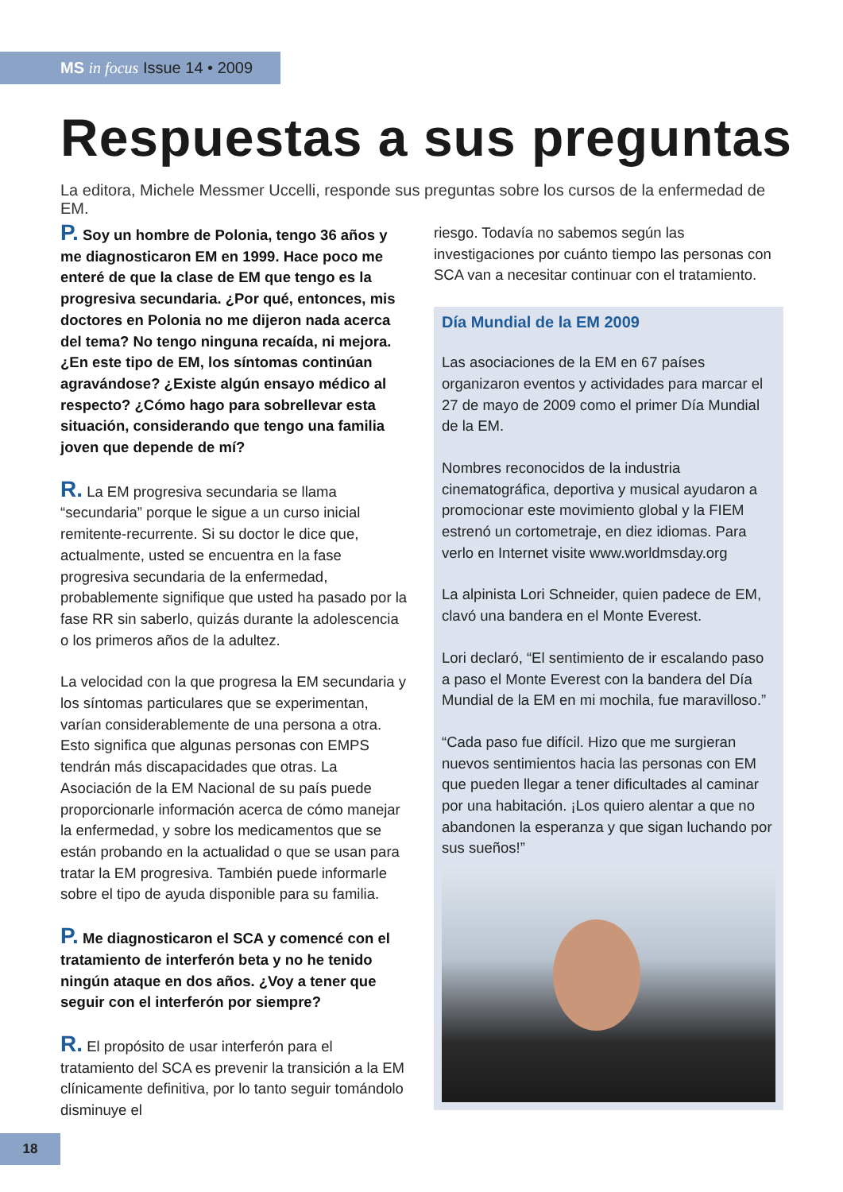MS in focus Issue 14 • 2009
Respuestas a sus preguntas
La editora, Michele Messmer Uccelli, responde sus preguntas sobre los cursos de la enfermedad de EM.
P. Soy un hombre de Polonia, tengo 36 años y me diagnosticaron EM en 1999. Hace poco me enteré de que la clase de EM que tengo es la progresiva secundaria. ¿Por qué, entonces, mis doctores en Polonia no me dijeron nada acerca del tema? No tengo ninguna recaída, ni mejora. ¿En este tipo de EM, los síntomas continúan agravándose? ¿Existe algún ensayo médico al respecto? ¿Cómo hago para sobrellevar esta situación, considerando que tengo una familia joven que depende de mí?
R. La EM progresiva secundaria se llama “secundaria” porque le sigue a un curso inicial remitente-recurrente. Si su doctor le dice que, actualmente, usted se encuentra en la fase progresiva secundaria de la enfermedad, probablemente signifique que usted ha pasado por la fase RR sin saberlo, quizás durante la adolescencia o los primeros años de la adultez.
La velocidad con la que progresa la EM secundaria y los síntomas particulares que se experimentan, varían considerablemente de una persona a otra. Esto significa que algunas personas con EMPS tendrán más discapacidades que otras. La Asociación de la EM Nacional de su país puede proporcionarle información acerca de cómo manejar la enfermedad, y sobre los medicamentos que se están probando en la actualidad o que se usan para tratar la EM progresiva. También puede informarle sobre el tipo de ayuda disponible para su familia.
P. Me diagnosticaron el SCA y comencé con el tratamiento de interferón beta y no he tenido ningún ataque en dos años. ¿Voy a tener que seguir con el interferón por siempre?
R. El propósito de usar interferón para el tratamiento del SCA es prevenir la transición a la EM clínicamente definitiva, por lo tanto seguir tomándolo disminuye el
riesgo. Todavía no sabemos según las investigaciones por cuánto tiempo las personas con SCA van a necesitar continuar con el tratamiento.
Día Mundial de la EM 2009
Las asociaciones de la EM en 67 países organizaron eventos y actividades para marcar el 27 de mayo de 2009 como el primer Día Mundial de la EM.
Nombres reconocidos de la industria cinematográfica, deportiva y musical ayudaron a promocionar este movimiento global y la FIEM estrenó un cortometraje, en diez idiomas. Para verlo en Internet visite www.worldmsday.org
La alpinista Lori Schneider, quien padece de EM, clavó una bandera en el Monte Everest.
Lori declaró, “El sentimiento de ir escalando paso a paso el Monte Everest con la bandera del Día Mundial de la EM en mi mochila, fue maravilloso.”
“Cada paso fue difícil. Hizo que me surgieran nuevos sentimientos hacia las personas con EM que pueden llegar a tener dificultades al caminar por una habitación. ¡Los quiero alentar a que no abandonen la esperanza y que sigan luchando por sus sueños!”
18